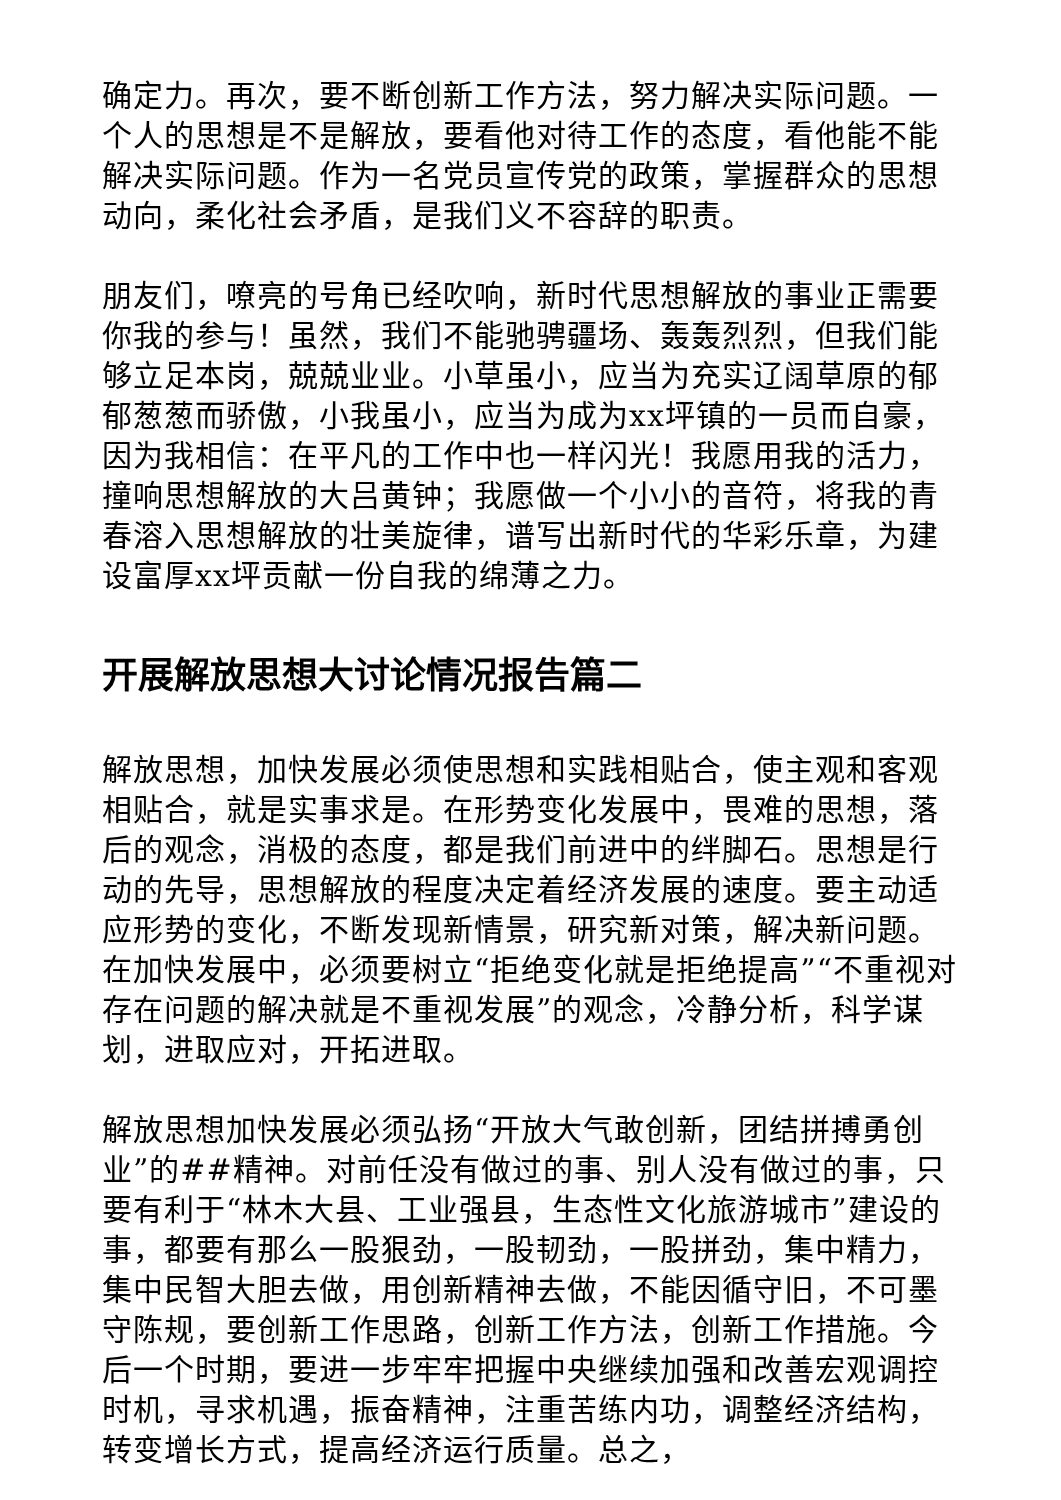确定力。再次，要不断创新工作方法，努力解决实际问题。一个人的思想是不是解放，要看他对待工作的态度，看他能不能解决实际问题。作为一名党员宣传党的政策，掌握群众的思想动向，柔化社会矛盾，是我们义不容辞的职责。
朋友们，嘹亮的号角已经吹响，新时代思想解放的事业正需要你我的参与！虽然，我们不能驰骋疆场、轰轰烈烈，但我们能够立足本岗，兢兢业业。小草虽小，应当为充实辽阔草原的郁郁葱葱而骄傲，小我虽小，应当为成为xx坪镇的一员而自豪，因为我相信：在平凡的工作中也一样闪光！我愿用我的活力，撞响思想解放的大吕黄钟；我愿做一个小小的音符，将我的青春溶入思想解放的壮美旋律，谱写出新时代的华彩乐章，为建设富厚xx坪贡献一份自我的绵薄之力。
开展解放思想大讨论情况报告篇二
解放思想，加快发展必须使思想和实践相贴合，使主观和客观相贴合，就是实事求是。在形势变化发展中，畏难的思想，落后的观念，消极的态度，都是我们前进中的绊脚石。思想是行动的先导，思想解放的程度决定着经济发展的速度。要主动适应形势的变化，不断发现新情景，研究新对策，解决新问题。在加快发展中，必须要树立“拒绝变化就是拒绝提高”“不重视对存在问题的解决就是不重视发展”的观念，冷静分析，科学谋划，进取应对，开拓进取。
解放思想加快发展必须弘扬“开放大气敢创新，团结拼搏勇创业”的##精神。对前任没有做过的事、别人没有做过的事，只要有利于“林木大县、工业强县，生态性文化旅游城市”建设的事，都要有那么一股狠劲，一股韧劲，一股拼劲，集中精力，集中民智大胆去做，用创新精神去做，不能因循守旧，不可墨守陈规，要创新工作思路，创新工作方法，创新工作措施。今后一个时期，要进一步牢牢把握中央继续加强和改善宏观调控时机，寻求机遇，振奋精神，注重苦练内功，调整经济结构，转变增长方式，提高经济运行质量。总之，